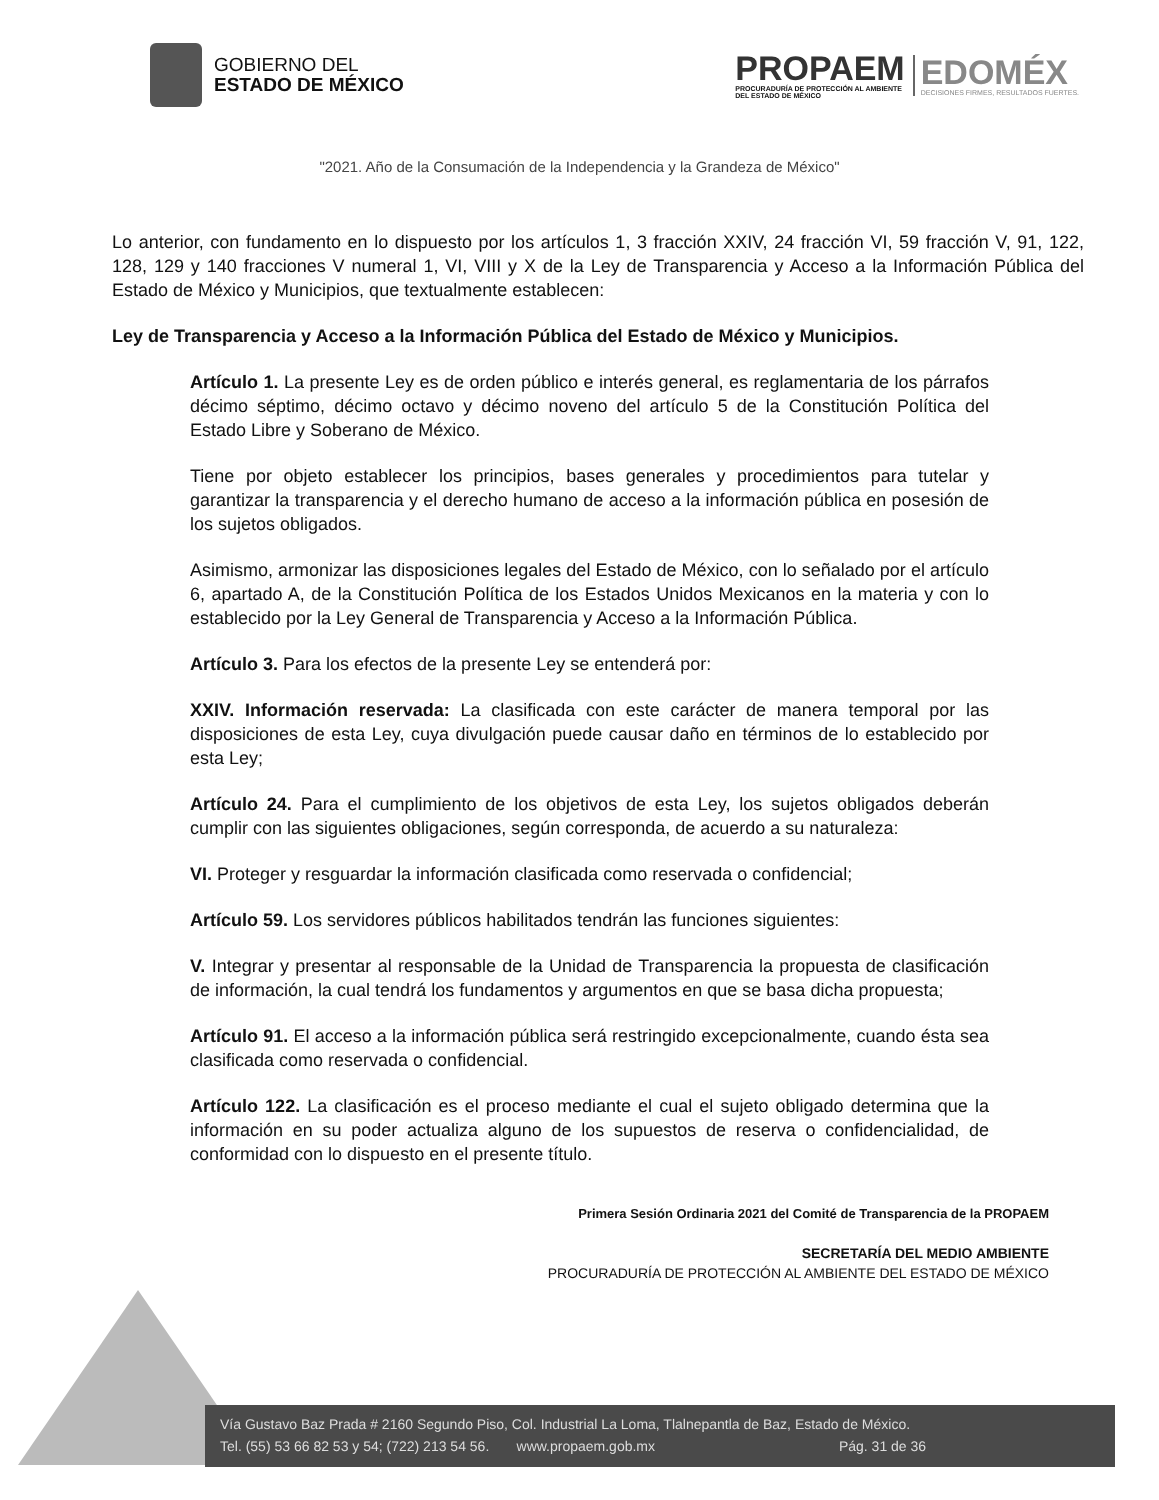GOBIERNO DEL
ESTADO DE MÉXICO
PROPAEM
PROCURADURÍA DE PROTECCIÓN AL AMBIENTE
DEL ESTADO DE MÉXICO
EDOMÉX
DECISIONES FIRMES, RESULTADOS FUERTES.
"2021. Año de la Consumación de la Independencia y la Grandeza de México"
Lo anterior, con fundamento en lo dispuesto por los artículos 1, 3 fracción XXIV, 24 fracción VI, 59 fracción V, 91, 122, 128, 129 y 140 fracciones V numeral 1, VI, VIII y X de la Ley de Transparencia y Acceso a la Información Pública del Estado de México y Municipios, que textualmente establecen:
Ley de Transparencia y Acceso a la Información Pública del Estado de México y Municipios.
Artículo 1. La presente Ley es de orden público e interés general, es reglamentaria de los párrafos décimo séptimo, décimo octavo y décimo noveno del artículo 5 de la Constitución Política del Estado Libre y Soberano de México.
Tiene por objeto establecer los principios, bases generales y procedimientos para tutelar y garantizar la transparencia y el derecho humano de acceso a la información pública en posesión de los sujetos obligados.
Asimismo, armonizar las disposiciones legales del Estado de México, con lo señalado por el artículo 6, apartado A, de la Constitución Política de los Estados Unidos Mexicanos en la materia y con lo establecido por la Ley General de Transparencia y Acceso a la Información Pública.
Artículo 3. Para los efectos de la presente Ley se entenderá por:
XXIV. Información reservada: La clasificada con este carácter de manera temporal por las disposiciones de esta Ley, cuya divulgación puede causar daño en términos de lo establecido por esta Ley;
Artículo 24. Para el cumplimiento de los objetivos de esta Ley, los sujetos obligados deberán cumplir con las siguientes obligaciones, según corresponda, de acuerdo a su naturaleza:
VI. Proteger y resguardar la información clasificada como reservada o confidencial;
Artículo 59. Los servidores públicos habilitados tendrán las funciones siguientes:
V. Integrar y presentar al responsable de la Unidad de Transparencia la propuesta de clasificación de información, la cual tendrá los fundamentos y argumentos en que se basa dicha propuesta;
Artículo 91. El acceso a la información pública será restringido excepcionalmente, cuando ésta sea clasificada como reservada o confidencial.
Artículo 122. La clasificación es el proceso mediante el cual el sujeto obligado determina que la información en su poder actualiza alguno de los supuestos de reserva o confidencialidad, de conformidad con lo dispuesto en el presente título.
Primera Sesión Ordinaria 2021 del Comité de Transparencia de la PROPAEM
SECRETARÍA DEL MEDIO AMBIENTE
PROCURADURÍA DE PROTECCIÓN AL AMBIENTE DEL ESTADO DE MÉXICO
Vía Gustavo Baz Prada # 2160 Segundo Piso, Col. Industrial La Loma, Tlalnepantla de Baz, Estado de México.
Tel. (55) 53 66 82 53 y 54; (722) 213 54 56. www.propaem.gob.mx Pág. 31 de 36